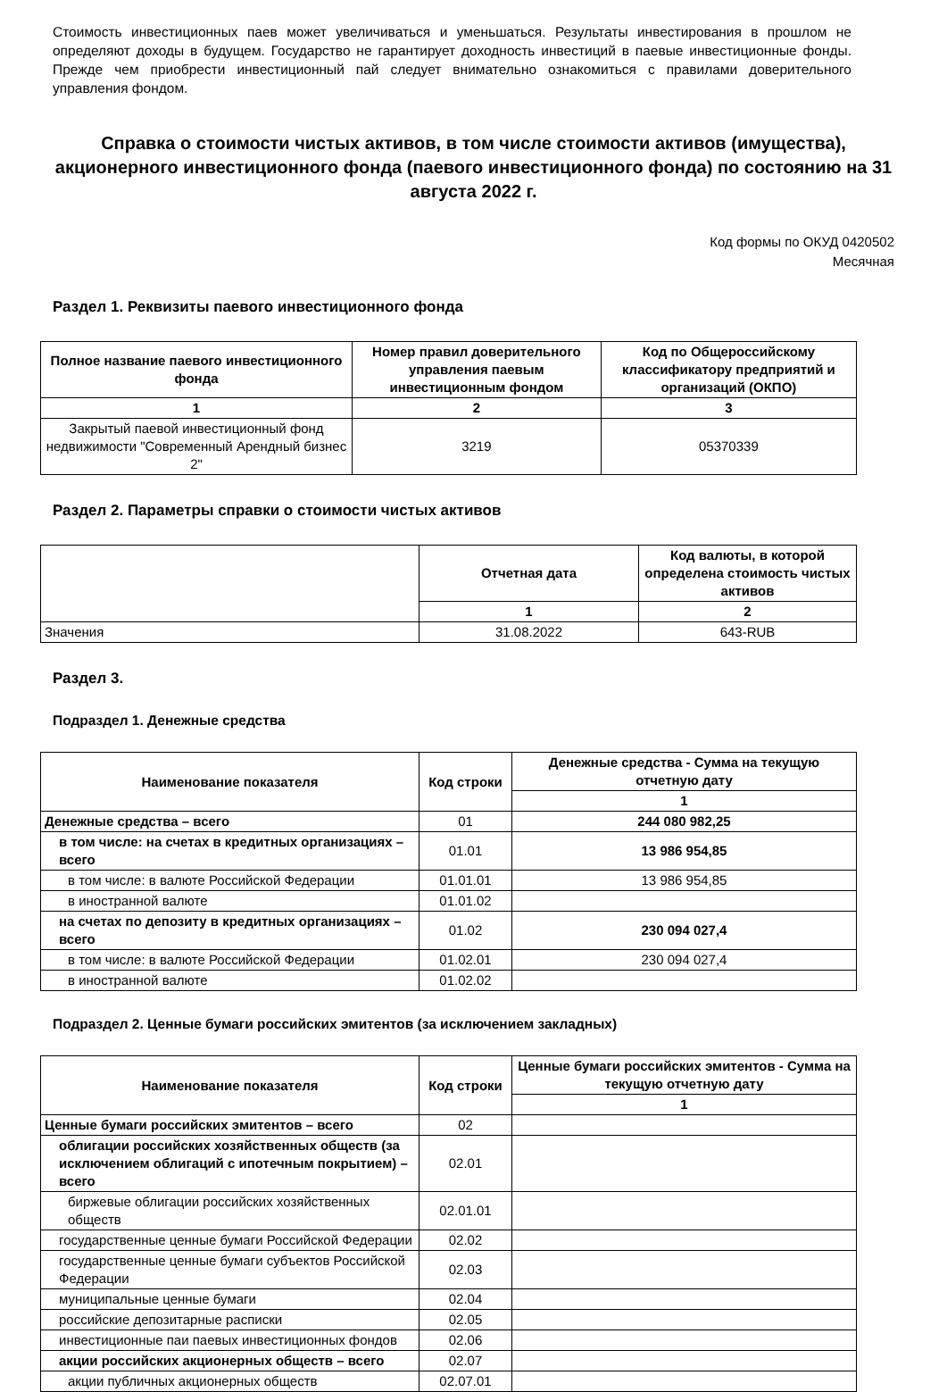Стоимость инвестиционных паев может увеличиваться и уменьшаться. Результаты инвестирования в прошлом не определяют доходы в будущем. Государство не гарантирует доходность инвестиций в паевые инвестиционные фонды. Прежде чем приобрести инвестиционный пай следует внимательно ознакомиться с правилами доверительного управления фондом.
Справка о стоимости чистых активов, в том числе стоимости активов (имущества), акционерного инвестиционного фонда (паевого инвестиционного фонда) по состоянию на 31 августа 2022 г.
Код формы по ОКУД 0420502
Месячная
Раздел 1. Реквизиты паевого инвестиционного фонда
| Полное название паевого инвестиционного фонда | Номер правил доверительного управления паевым инвестиционным фондом | Код по Общероссийскому классификатору предприятий и организаций (ОКПО) |
| --- | --- | --- |
| 1 | 2 | 3 |
| Закрытый паевой инвестиционный фонд недвижимости "Современный Арендный бизнес 2" | 3219 | 05370339 |
Раздел 2. Параметры справки о стоимости чистых активов
| | Отчетная дата | Код валюты, в которой определена стоимость чистых активов |
| --- | --- | --- |
| | 1 | 2 |
| Значения | 31.08.2022 | 643-RUB |
Раздел 3.
Подраздел 1. Денежные средства
| Наименование показателя | Код строки | Денежные средства - Сумма на текущую отчетную дату |
| --- | --- | --- |
| | | 1 |
| Денежные средства – всего | 01 | 244 080 982,25 |
| в том числе: на счетах в кредитных организациях – всего | 01.01 | 13 986 954,85 |
| в том числе: в валюте Российской Федерации | 01.01.01 | 13 986 954,85 |
| в иностранной валюте | 01.01.02 | |
| на счетах по депозиту в кредитных организациях – всего | 01.02 | 230 094 027,4 |
| в том числе: в валюте Российской Федерации | 01.02.01 | 230 094 027,4 |
| в иностранной валюте | 01.02.02 | |
Подраздел 2. Ценные бумаги российских эмитентов (за исключением закладных)
| Наименование показателя | Код строки | Ценные бумаги российских эмитентов - Сумма на текущую отчетную дату |
| --- | --- | --- |
| | | 1 |
| Ценные бумаги российских эмитентов – всего | 02 | |
| облигации российских хозяйственных обществ (за исключением облигаций с ипотечным покрытием) – всего | 02.01 | |
| биржевые облигации российских хозяйственных обществ | 02.01.01 | |
| государственные ценные бумаги Российской Федерации | 02.02 | |
| государственные ценные бумаги субъектов Российской Федерации | 02.03 | |
| муниципальные ценные бумаги | 02.04 | |
| российские депозитарные расписки | 02.05 | |
| инвестиционные паи паевых инвестиционных фондов | 02.06 | |
| акции российских акционерных обществ – всего | 02.07 | |
| акции публичных акционерных обществ | 02.07.01 | |